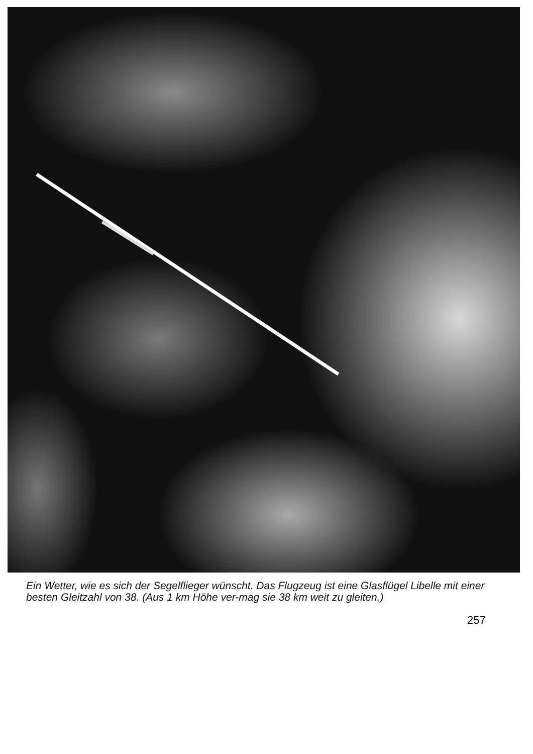Ein Wetter, wie es sich der Segelflieger wünscht. Das Flugzeug ist eine Glasflügel Libelle mit einer besten Gleitzahl von 38. (Aus 1 km Höhe ver-mag sie 38 km weit zu gleiten.)
257